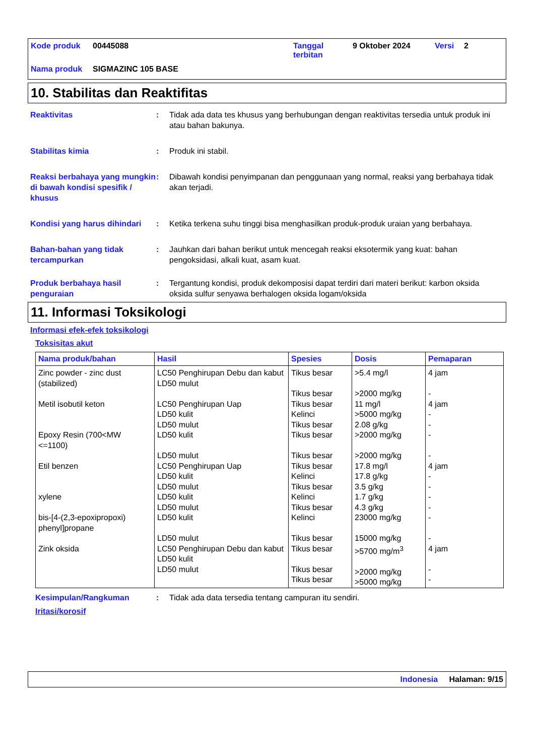| Kode produk | 00445088 | Tanggal terbitan | 9 Oktober 2024 | Versi | 2 |
| Nama produk | SIGMAZINC 105 BASE | | | | |
10. Stabilitas dan Reaktifitas
Reaktivitas : Tidak ada data tes khusus yang berhubungan dengan reaktivitas tersedia untuk produk ini atau bahan bakunya.
Stabilitas kimia : Produk ini stabil.
Reaksi berbahaya yang mungkin di bawah kondisi spesifik / khusus
: Dibawah kondisi penyimpanan dan penggunaan yang normal, reaksi yang berbahaya tidak akan terjadi.
Kondisi yang harus dihindari
: Ketika terkena suhu tinggi bisa menghasilkan produk-produk uraian yang berbahaya.
Bahan-bahan yang tidak tercampurkan
: Jauhkan dari bahan berikut untuk mencegah reaksi eksotermik yang kuat: bahan pengoksidasi, alkali kuat, asam kuat.
Produk berbahaya hasil penguraian
: Tergantung kondisi, produk dekomposisi dapat terdiri dari materi berikut: karbon oksida oksida sulfur senyawa berhalogen oksida logam/oksida
11. Informasi Toksikologi
Informasi efek-efek toksikologi
Toksisitas akut
| Nama produk/bahan | Hasil | Spesies | Dosis | Pemaparan |
| --- | --- | --- | --- | --- |
| Zinc powder - zinc dust (stabilized) | LC50 Penghirupan Debu dan kabut LD50 mulut | Tikus besar Tikus besar | >5.4 mg/l >2000 mg/kg | 4 jam - |
| Metil isobutil keton | LC50 Penghirupan Uap LD50 kulit LD50 mulut | Tikus besar Kelinci Tikus besar | 11 mg/l >5000 mg/kg 2.08 g/kg | 4 jam - - |
| Epoxy Resin (700<MW <=1100) | LD50 kulit LD50 mulut | Tikus besar Tikus besar | >2000 mg/kg >2000 mg/kg | - - |
| Etil benzen | LC50 Penghirupan Uap LD50 kulit LD50 mulut | Tikus besar Kelinci Tikus besar | 17.8 mg/l 17.8 g/kg 3.5 g/kg | 4 jam - - |
| xylene | LD50 kulit LD50 mulut | Kelinci Tikus besar | 1.7 g/kg 4.3 g/kg | - - |
| bis-[4-(2,3-epoxipropoxi) phenyl]propane | LD50 kulit LD50 mulut | Kelinci Tikus besar | 23000 mg/kg 15000 mg/kg | - - |
| Zink oksida | LC50 Penghirupan Debu dan kabut LD50 kulit LD50 mulut | Tikus besar Tikus besar Tikus besar | >5700 mg/m<sup>3</sup> >2000 mg/kg >5000 mg/kg | 4 jam - - |
Kesimpulan/Rangkuman : Tidak ada data tersedia tentang campuran itu sendiri.
Iritasi/korosif
Indonesia Halaman: 9/15